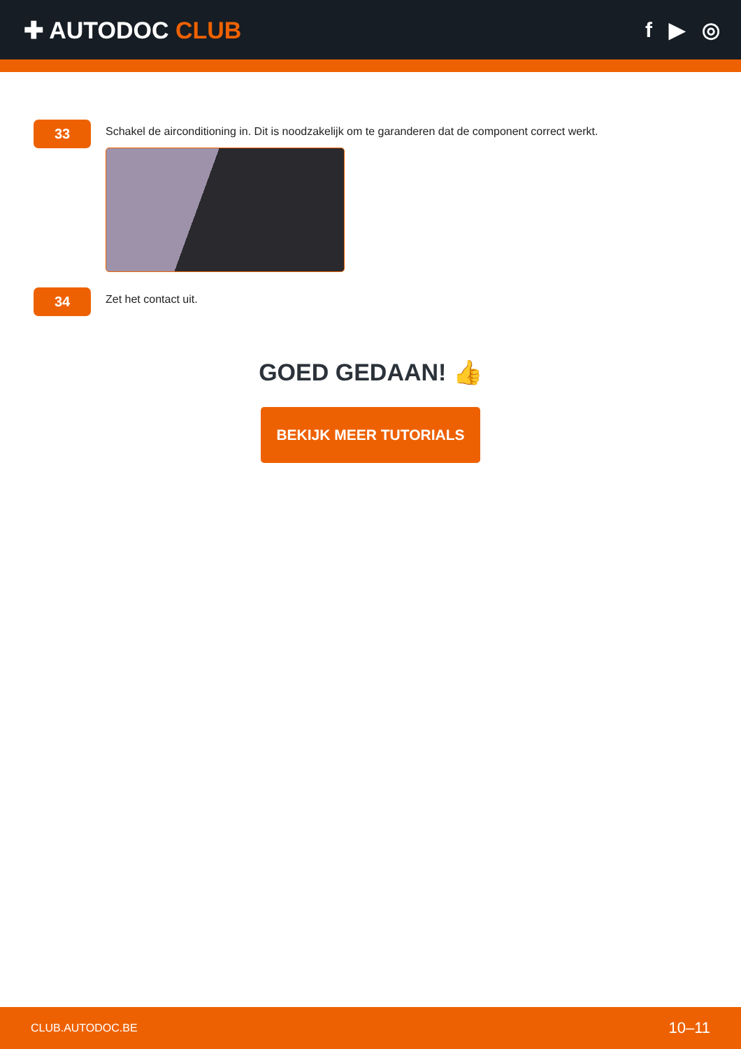✚ AUTODOC CLUB f ▶ ◎
33
Schakel de airconditioning in. Dit is noodzakelijk om te garanderen dat de component correct werkt.
34
Zet het contact uit.
GOED GEDAAN! 👍
BEKIJK MEER TUTORIALS
CLUB.AUTODOC.BE 10–11